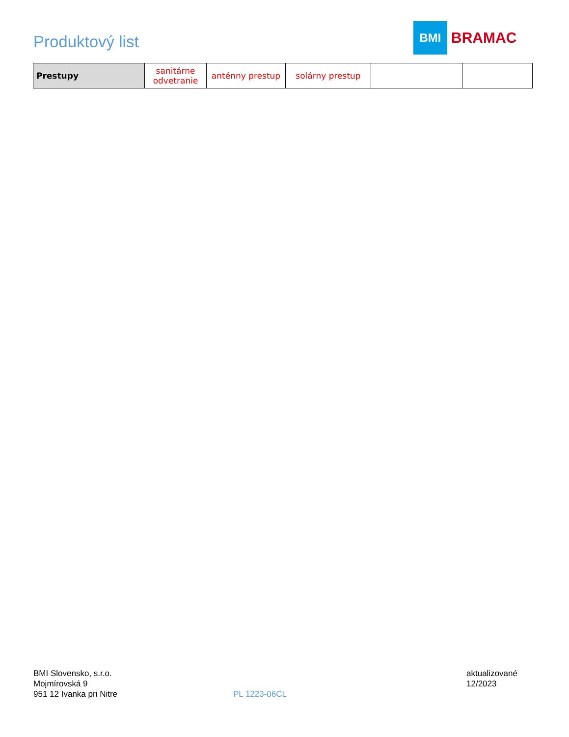Produktový list
BMI
BRAMAC
| Prestupy | sanitárne odvetranie | anténny prestup | solárny prestup | | |
BMI Slovensko, s.r.o.
Mojmírovská 9
951 12 Ivanka pri Nitre
PL 1223-06CL
aktualizované
12/2023